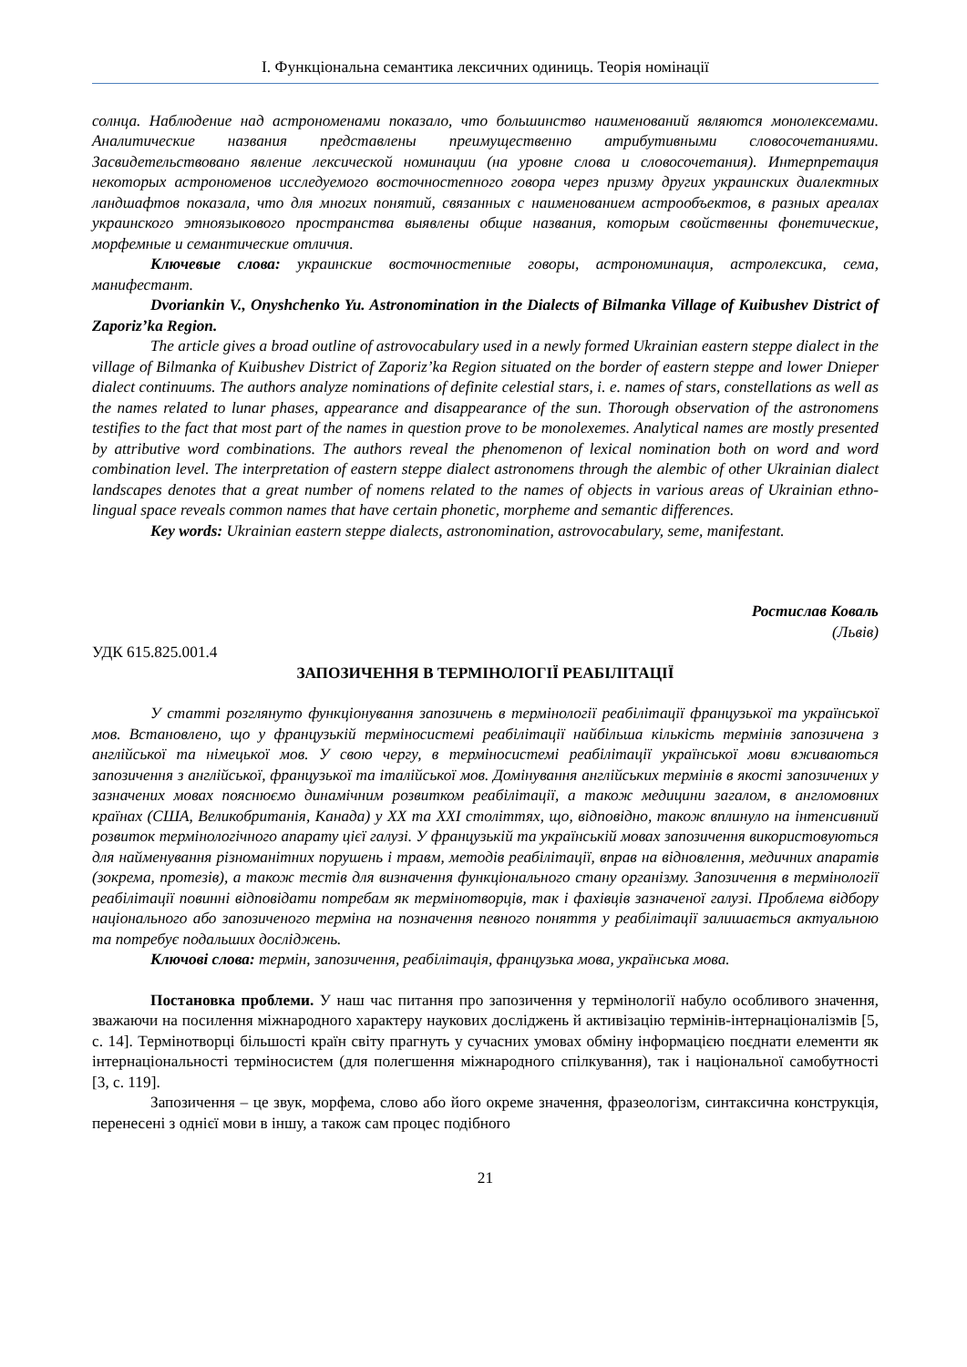І. Функціональна семантика лексичних одиниць. Теорія номінації
солнца. Наблюдение над астрономенами показало, что большинство наименований являются монолексемами. Аналитические названия представлены преимущественно атрибутивными словосочетаниями. Засвидетельствовано явление лексической номинации (на уровне слова и словосочетания). Интерпретация некоторых астрономенов исследуемого восточностепного говора через призму других украинских диалектных ландшафтов показала, что для многих понятий, связанных с наименованием астрообъектов, в разных ареалах украинского этноязыкового пространства выявлены общие названия, которым свойственны фонетические, морфемные и семантические отличия.
Ключевые слова: украинские восточностепные говоры, астрономинация, астролексика, сема, манифестант.
Dvoriankin V., Onyshchenko Yu. Astronomination in the Dialects of Bilmanka Village of Kuibushev District of Zaporiz’ka Region.
The article gives a broad outline of astrovocabulary used in a newly formed Ukrainian eastern steppe dialect in the village of Bilmanka of Kuibushev District of Zaporiz’ka Region situated on the border of eastern steppe and lower Dnieper dialect continuums. The authors analyze nominations of definite celestial stars, i. e. names of stars, constellations as well as the names related to lunar phases, appearance and disappearance of the sun. Thorough observation of the astronomens testifies to the fact that most part of the names in question prove to be monolexemes. Analytical names are mostly presented by attributive word combinations. The authors reveal the phenomenon of lexical nomination both on word and word combination level. The interpretation of eastern steppe dialect astronomens through the alembic of other Ukrainian dialect landscapes denotes that a great number of nomens related to the names of objects in various areas of Ukrainian ethno-lingual space reveals common names that have certain phonetic, morpheme and semantic differences.
Key words: Ukrainian eastern steppe dialects, astronomination, astrovocabulary, seme, manifestant.
Ростислав Коваль
(Львів)
УДК 615.825.001.4
ЗАПОЗИЧЕННЯ В ТЕРМІНОЛОГІЇ РЕАБІЛІТАЦІЇ
У статті розглянуто функціонування запозичень в термінології реабілітації французької та української мов. Встановлено, що у французькій терміносистемі реабілітації найбільша кількість термінів запозичена з англійської та німецької мов. У свою чергу, в терміносистемі реабілітації української мови вживаються запозичення з англійської, французької та італійської мов. Домінування англійських термінів в якості запозичених у зазначених мовах пояснюємо динамічним розвитком реабілітації, а також медицини загалом, в англомовних країнах (США, Великобританія, Канада) у ХХ та ХХІ століттях, що, відповідно, також вплинуло на інтенсивний розвиток термінологічного апарату цієї галузі. У французькій та українській мовах запозичення використовуються для найменування різноманітних порушень і травм, методів реабілітації, вправ на відновлення, медичних апаратів (зокрема, протезів), а також тестів для визначення функціонального стану організму. Запозичення в термінології реабілітації повинні відповідати потребам як термінотворців, так і фахівців зазначеної галузі. Проблема відбору національного або запозиченого терміна на позначення певного поняття у реабілітації залишається актуальною та потребує подальших досліджень.
Ключові слова: термін, запозичення, реабілітація, французька мова, українська мова.
Постановка проблеми. У наш час питання про запозичення у термінології набуло особливого значення, зважаючи на посилення міжнародного характеру наукових досліджень й активізацію термінів-інтернаціоналізмів [5, с. 14]. Термінотворці більшості країн світу прагнуть у сучасних умовах обміну інформацією поєднати елементи як інтернаціональності терміносистем (для полегшення міжнародного спілкування), так і національної самобутності [3, с. 119].
Запозичення – це звук, морфема, слово або його окреме значення, фразеологізм, синтаксична конструкція, перенесені з однієї мови в іншу, а також сам процес подібного
21